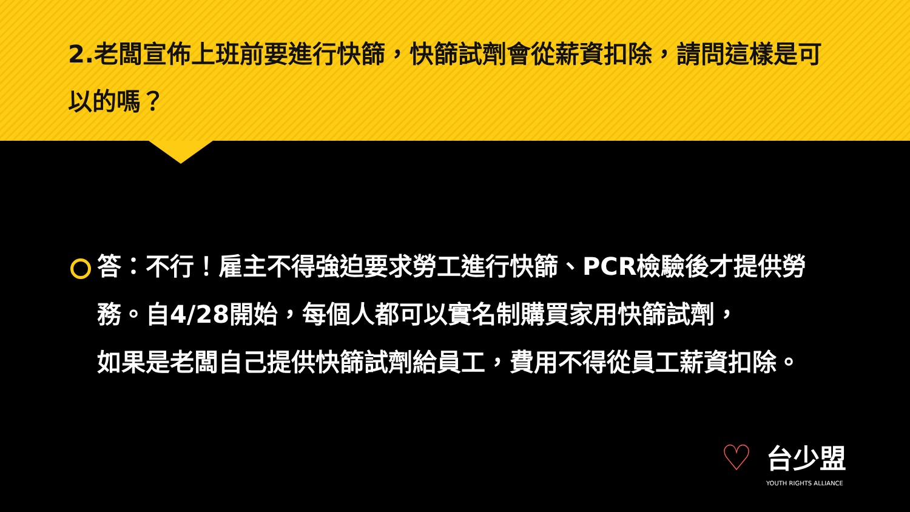2.老闆宣佈上班前要進行快篩，快篩試劑會從薪資扣除，請問這樣是可以的嗎？
答：不行！雇主不得強迫要求勞工進行快篩、PCR檢驗後才提供勞務。自4/28開始，每個人都可以實名制購買家用快篩試劑，
如果是老闆自己提供快篩試劑給員工，費用不得從員工薪資扣除。
♡
台少盟
YOUTH RIGHTS ALLIANCE